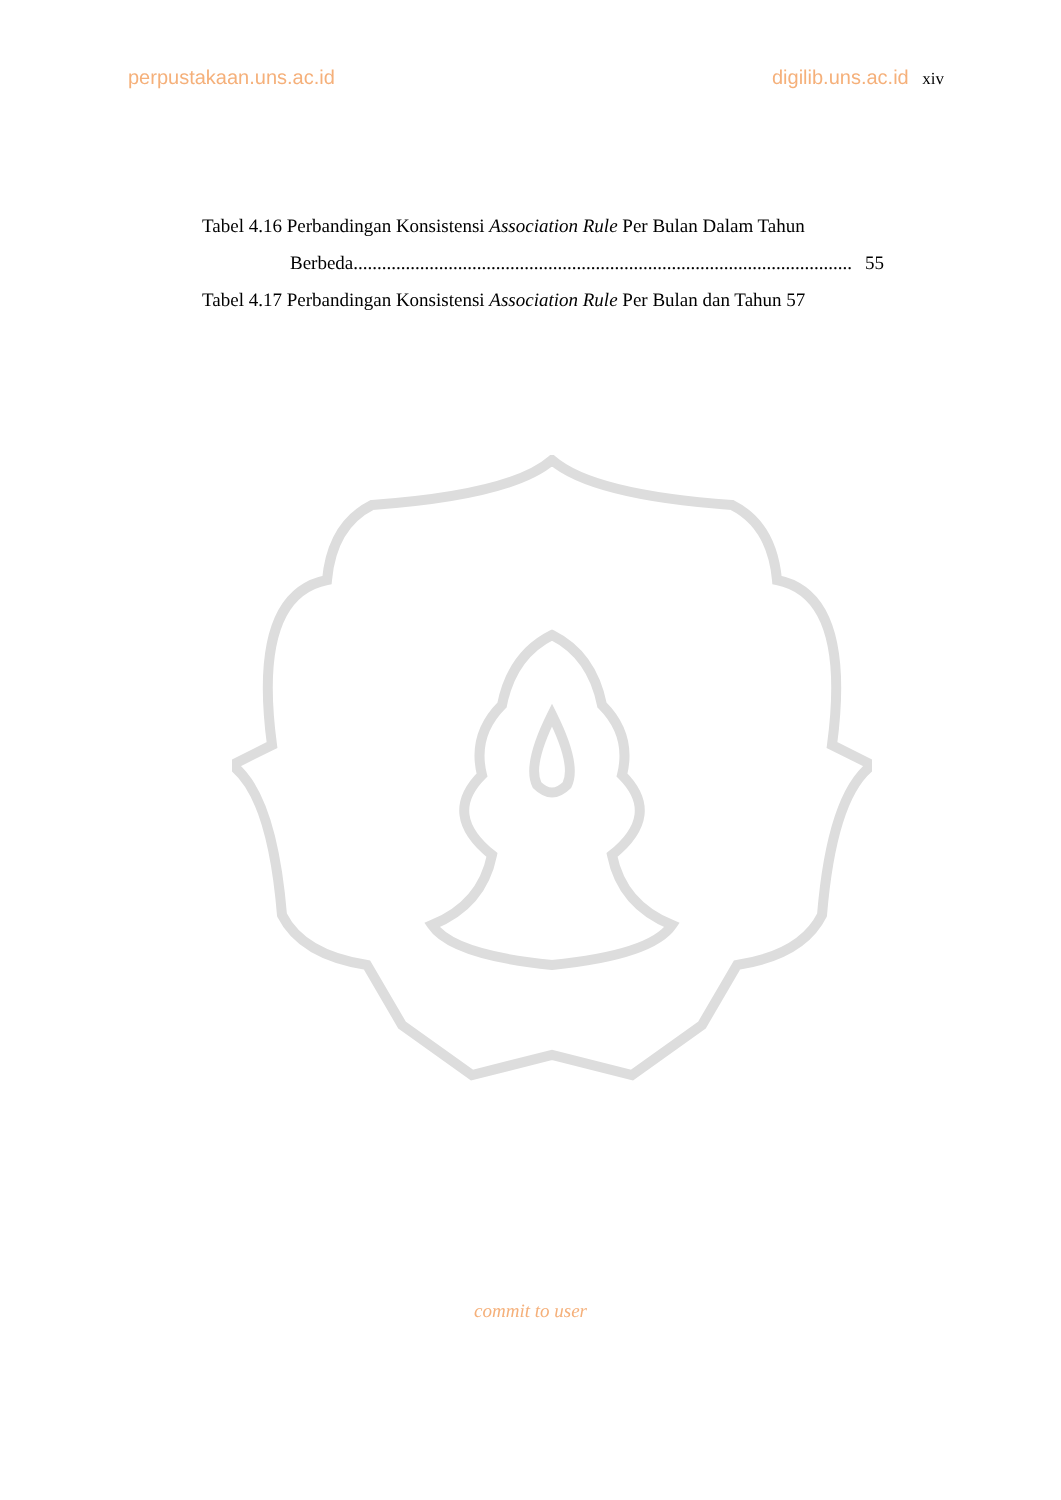perpustakaan.uns.ac.id digilib.uns.ac.id xiv
Tabel 4.16 Perbandingan Konsistensi Association Rule Per Bulan Dalam Tahun
Berbeda......................................................................................................... 55
Tabel 4.17 Perbandingan Konsistensi Association Rule Per Bulan dan Tahun 57
commit to user